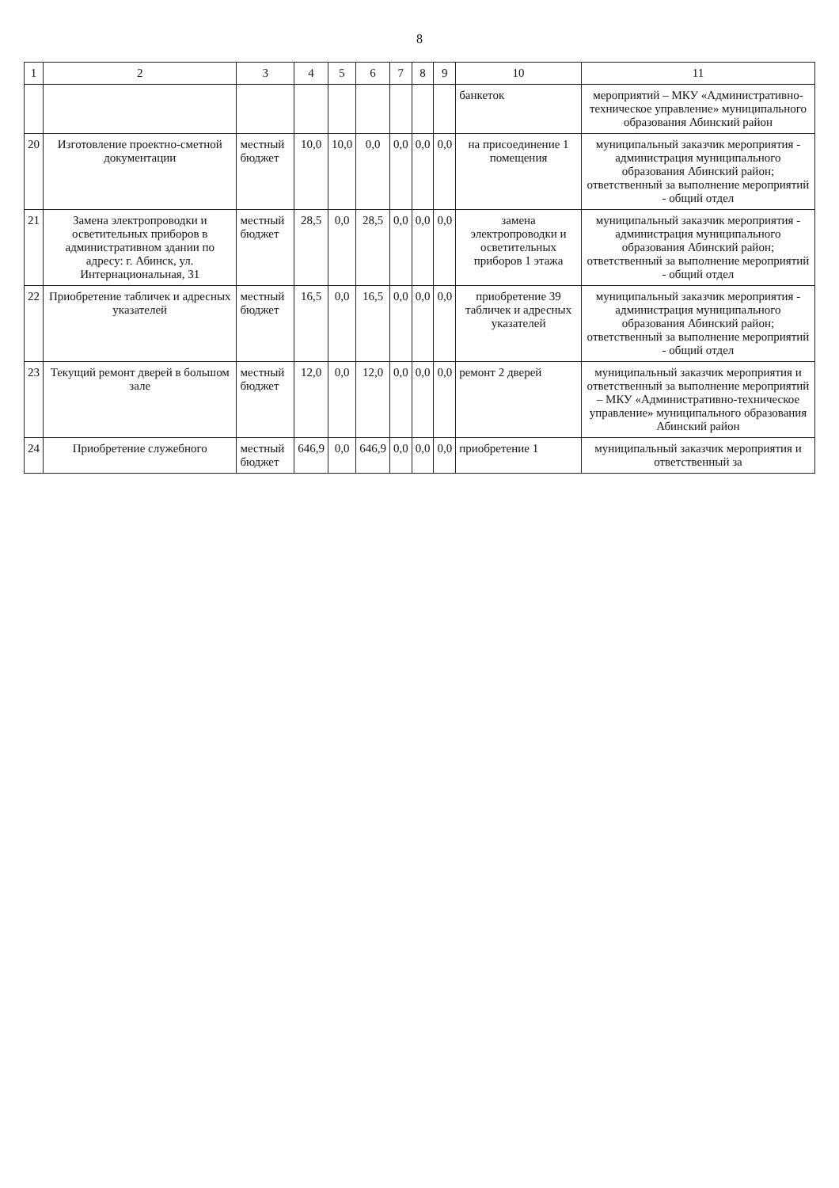8
| 1 | 2 | 3 | 4 | 5 | 6 | 7 | 8 | 9 | 10 | 11 |
| --- | --- | --- | --- | --- | --- | --- | --- | --- | --- | --- |
| | | | | | | | | | банкеток | мероприятий – МКУ «Административно-техническое управление» муниципального образования Абинский район |
| 20 | Изготовление проектно-сметной документации | местный бюджет | 10,0 | 10,0 | 0,0 | 0,0 | 0,0 | 0,0 | на присоединение 1 помещения | муниципальный заказчик мероприятия - администрация муниципального образования Абинский район; ответственный за выполнение мероприятий - общий отдел |
| 21 | Замена электропроводки и осветительных приборов в административном здании по адресу: г. Абинск, ул. Интернациональная, 31 | местный бюджет | 28,5 | 0,0 | 28,5 | 0,0 | 0,0 | 0,0 | замена электропроводки и осветительных приборов 1 этажа | муниципальный заказчик мероприятия - администрация муниципального образования Абинский район; ответственный за выполнение мероприятий - общий отдел |
| 22 | Приобретение табличек и адресных указателей | местный бюджет | 16,5 | 0,0 | 16,5 | 0,0 | 0,0 | 0,0 | приобретение 39 табличек и адресных указателей | муниципальный заказчик мероприятия - администрация муниципального образования Абинский район; ответственный за выполнение мероприятий - общий отдел |
| 23 | Текущий ремонт дверей в большом зале | местный бюджет | 12,0 | 0,0 | 12,0 | 0,0 | 0,0 | 0,0 | ремонт 2 дверей | муниципальный заказчик мероприятия и ответственный за выполнение мероприятий – МКУ «Административно-техническое управление» муниципального образования Абинский район |
| 24 | Приобретение служебного | местный бюджет | 646,9 | 0,0 | 646,9 | 0,0 | 0,0 | 0,0 | приобретение 1 | муниципальный заказчик мероприятия и ответственный за |